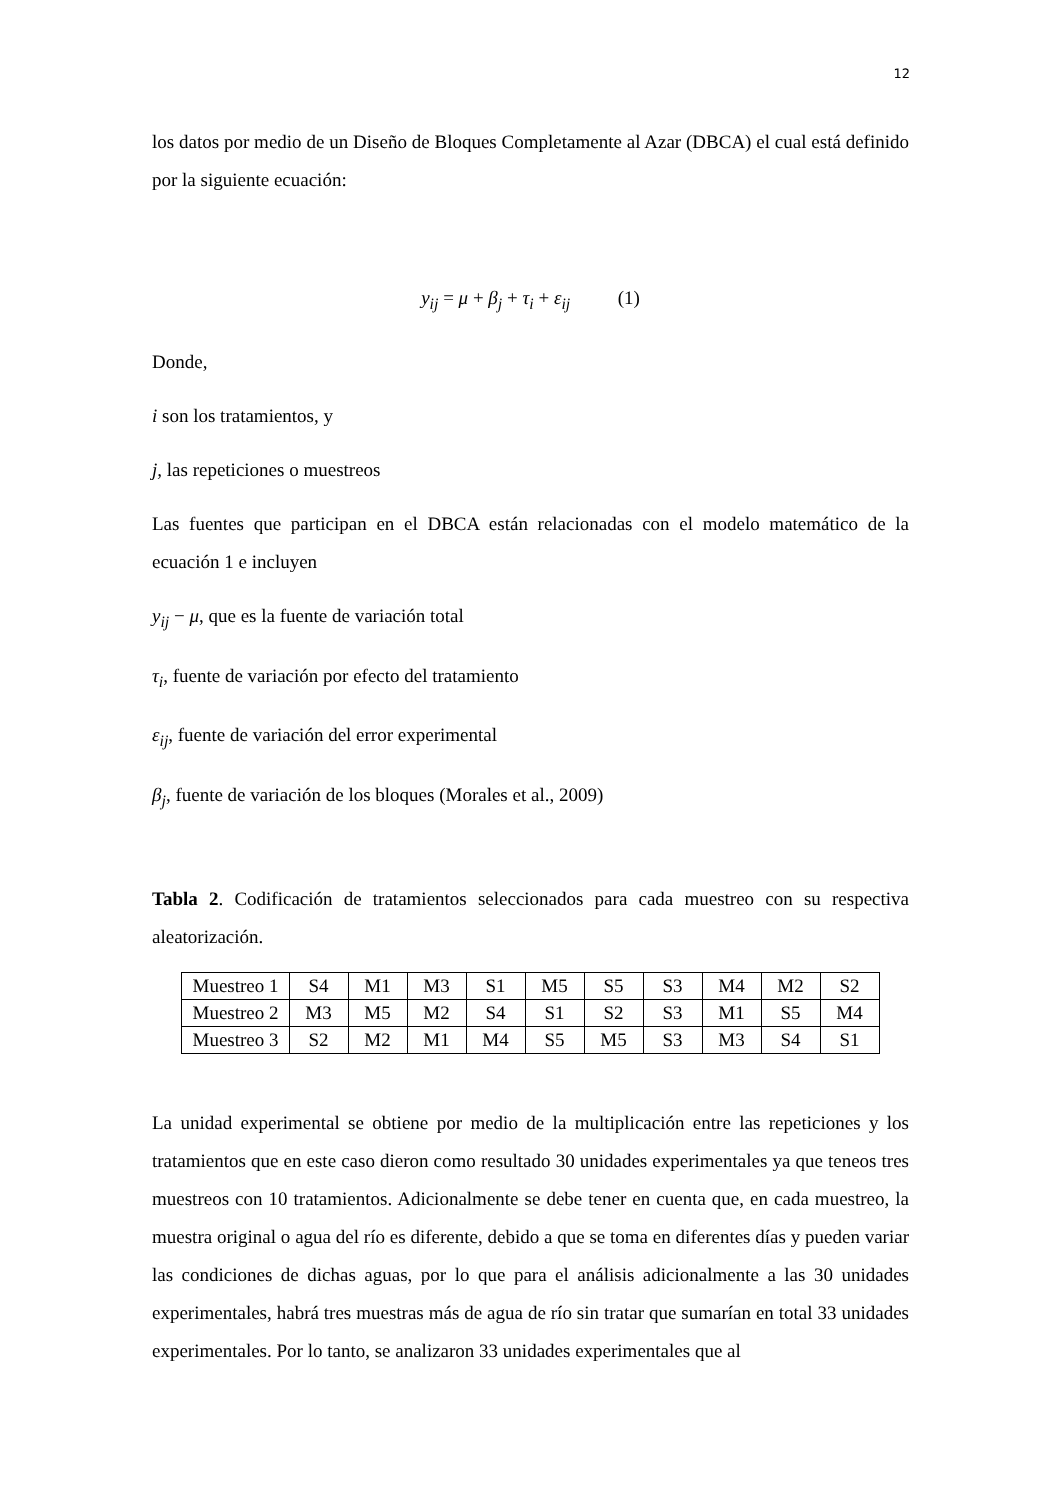12
los datos por medio de un Diseño de Bloques Completamente al Azar (DBCA) el cual está definido por la siguiente ecuación:
y<sub>ij</sub> = μ + β<sub>j</sub> + τ<sub>i</sub> + ε<sub>ij</sub> (1)
Donde,
i son los tratamientos, y
j, las repeticiones o muestreos
Las fuentes que participan en el DBCA están relacionadas con el modelo matemático de la ecuación 1 e incluyen
y<sub>ij</sub> − μ, que es la fuente de variación total
τ<sub>i</sub>, fuente de variación por efecto del tratamiento
ε<sub>ij</sub>, fuente de variación del error experimental
β<sub>j</sub>, fuente de variación de los bloques (Morales et al., 2009)
Tabla 2. Codificación de tratamientos seleccionados para cada muestreo con su respectiva aleatorización.
| Muestreo 1 | S4 | M1 | M3 | S1 | M5 | S5 | S3 | M4 | M2 | S2 |
| Muestreo 2 | M3 | M5 | M2 | S4 | S1 | S2 | S3 | M1 | S5 | M4 |
| Muestreo 3 | S2 | M2 | M1 | M4 | S5 | M5 | S3 | M3 | S4 | S1 |
La unidad experimental se obtiene por medio de la multiplicación entre las repeticiones y los tratamientos que en este caso dieron como resultado 30 unidades experimentales ya que teneos tres muestreos con 10 tratamientos. Adicionalmente se debe tener en cuenta que, en cada muestreo, la muestra original o agua del río es diferente, debido a que se toma en diferentes días y pueden variar las condiciones de dichas aguas, por lo que para el análisis adicionalmente a las 30 unidades experimentales, habrá tres muestras más de agua de río sin tratar que sumarían en total 33 unidades experimentales. Por lo tanto, se analizaron 33 unidades experimentales que al